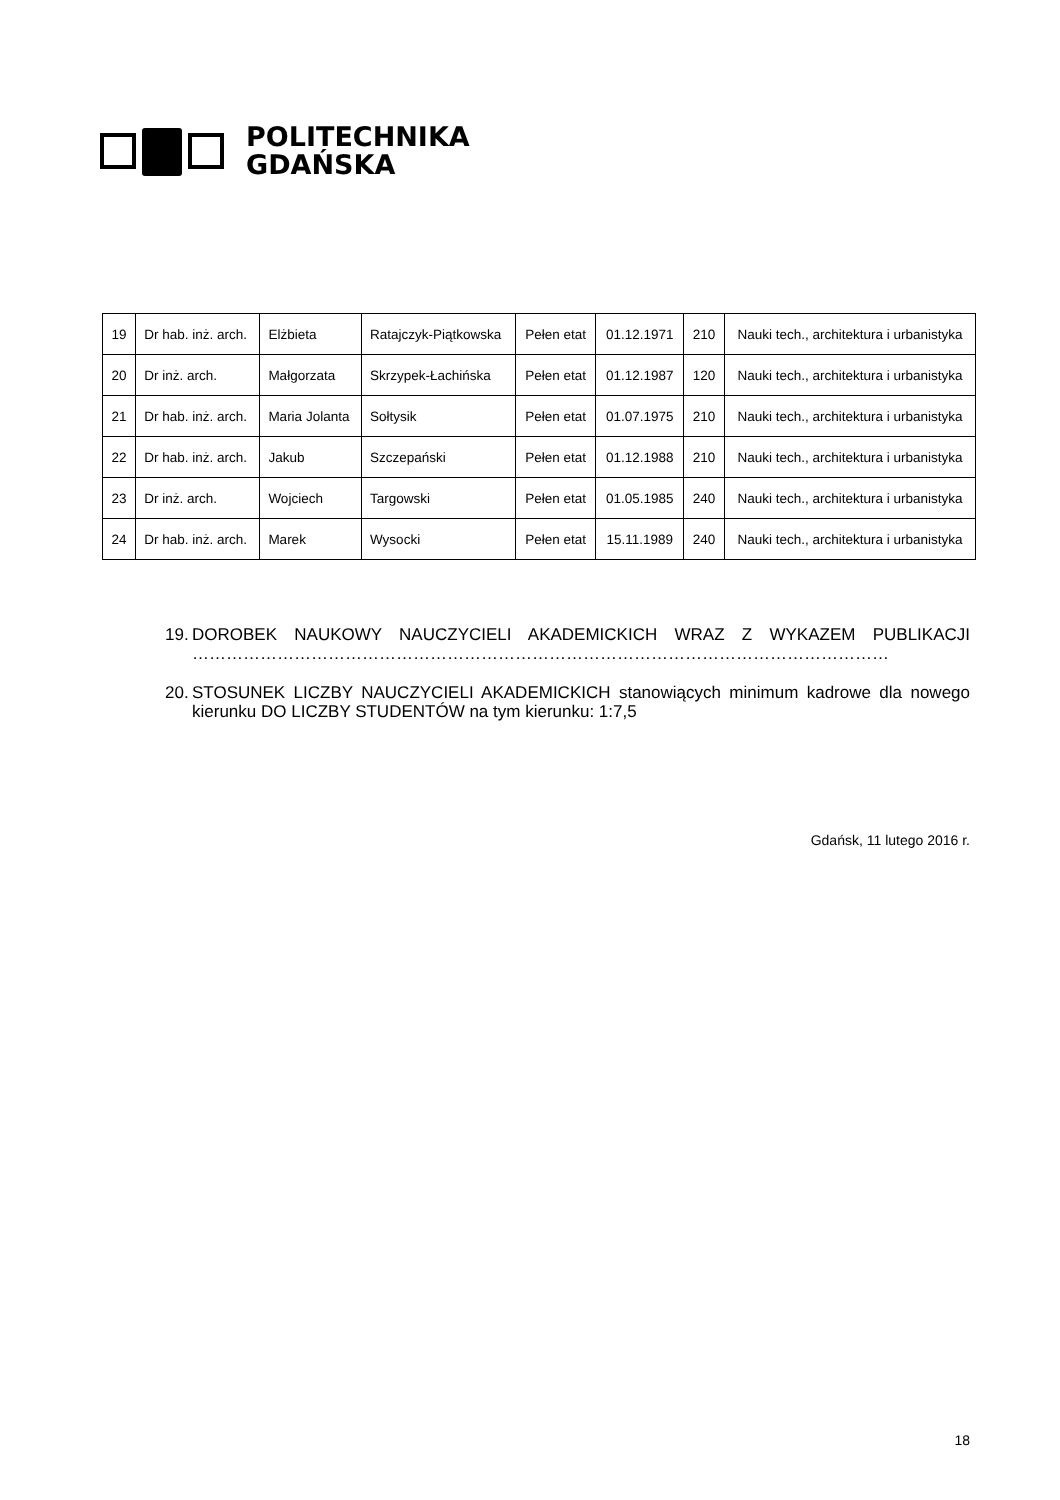POLITECHNIKA
GDAŃSKA
| 19 | Dr hab. inż. arch. | Elżbieta | Ratajczyk-Piątkowska | Pełen etat | 01.12.1971 | 210 | Nauki tech., architektura i urbanistyka |
| 20 | Dr inż. arch. | Małgorzata | Skrzypek-Łachińska | Pełen etat | 01.12.1987 | 120 | Nauki tech., architektura i urbanistyka |
| 21 | Dr hab. inż. arch. | Maria Jolanta | Sołtysik | Pełen etat | 01.07.1975 | 210 | Nauki tech., architektura i urbanistyka |
| 22 | Dr hab. inż. arch. | Jakub | Szczepański | Pełen etat | 01.12.1988 | 210 | Nauki tech., architektura i urbanistyka |
| 23 | Dr inż. arch. | Wojciech | Targowski | Pełen etat | 01.05.1985 | 240 | Nauki tech., architektura i urbanistyka |
| 24 | Dr hab. inż. arch. | Marek | Wysocki | Pełen etat | 15.11.1989 | 240 | Nauki tech., architektura i urbanistyka |
19. DOROBEK NAUKOWY NAUCZYCIELI AKADEMICKICH WRAZ Z WYKAZEM PUBLIKACJI ……………………………………………………………………………………………………………
20. STOSUNEK LICZBY NAUCZYCIELI AKADEMICKICH stanowiących minimum kadrowe dla nowego kierunku DO LICZBY STUDENTÓW na tym kierunku: 1:7,5
Gdańsk, 11 lutego 2016 r.
18